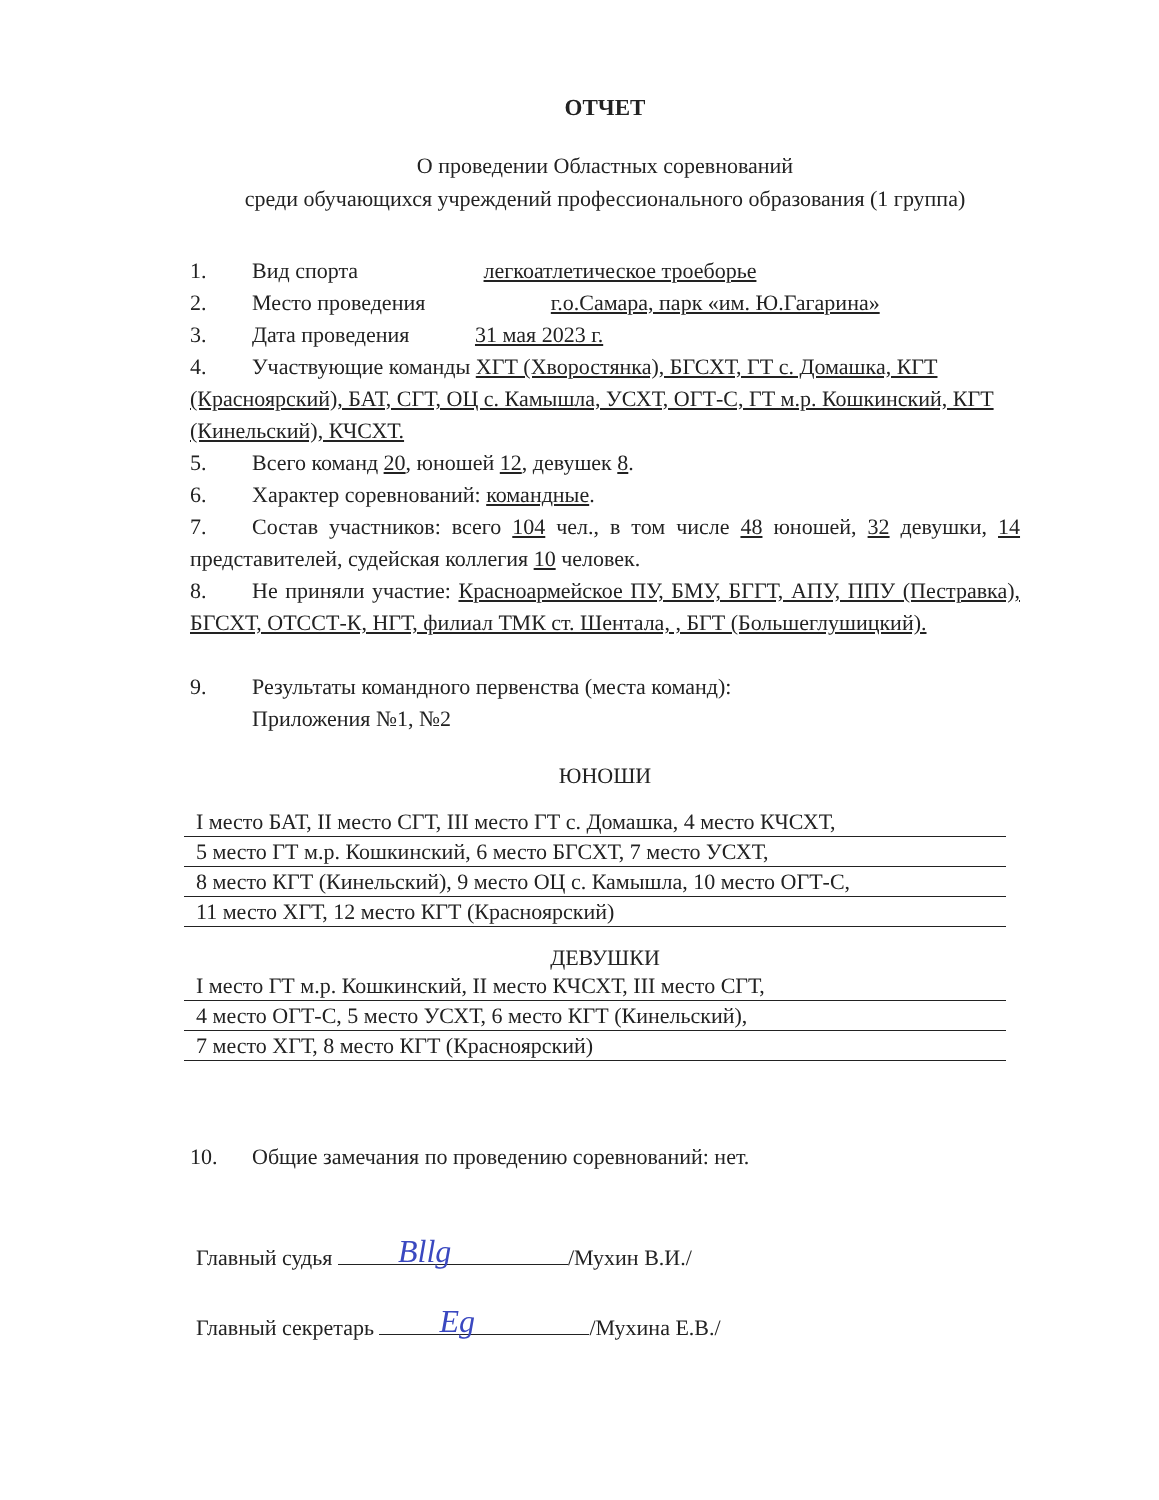ОТЧЕТ
О проведении Областных соревнований
среди обучающихся учреждений профессионального образования (1 группа)
1. Вид спорта легкоатлетическое троеборье
2. Место проведения г.о.Самара, парк «им. Ю.Гагарина»
3. Дата проведения 31 мая 2023 г.
4. Участвующие команды ХГТ (Хворостянка), БГСХТ, ГТ с. Домашка, КГТ (Красноярский), БАТ, СГТ, ОЦ с. Камышла, УСХТ, ОГТ-С, ГТ м.р. Кошкинский, КГТ (Кинельский), КЧСХТ.
5. Всего команд 20, юношей 12, девушек 8.
6. Характер соревнований: командные.
7. Состав участников: всего 104 чел., в том числе 48 юношей, 32 девушки, 14 представителей, судейская коллегия 10 человек.
8. Не приняли участие: Красноармейское ПУ, БМУ, БГГТ, АПУ, ППУ (Пестравка), БГСХТ, ОТССТ-К, НГТ, филиал ТМК ст. Шентала, , БГТ (Большеглушицкий).
9. Результаты командного первенства (места команд):
Приложения №1, №2
ЮНОШИ
I место БАТ, II место СГТ, III место ГТ с. Домашка, 4 место КЧСХТ,
5 место ГТ м.р. Кошкинский, 6 место БГСХТ, 7 место УСХТ,
8 место КГТ (Кинельский), 9 место ОЦ с. Камышла, 10 место ОГТ-С,
11 место ХГТ, 12 место КГТ (Красноярский)
ДЕВУШКИ
I место ГТ м.р. Кошкинский, II место КЧСХТ, III место СГТ,
4 место ОГТ-С, 5 место УСХТ, 6 место КГТ (Кинельский),
7 место ХГТ, 8 место КГТ (Красноярский)
10. Общие замечания по проведению соревнований: нет.
Главный судья Bllg /Мухин В.И./
Главный секретарь Eg /Мухина Е.В./